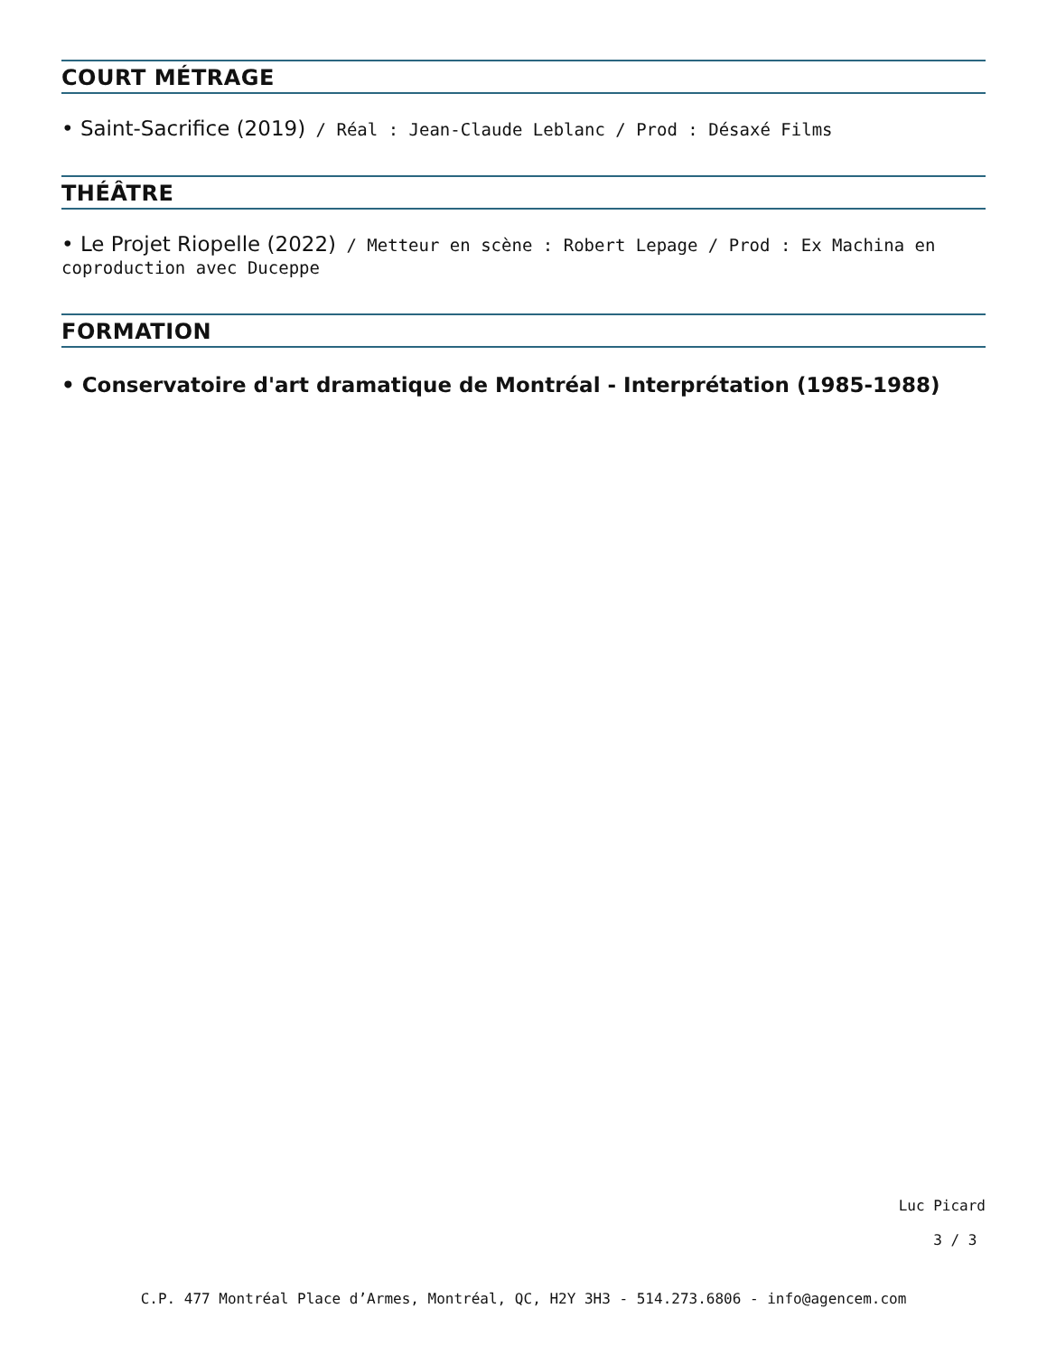COURT MÉTRAGE
• Saint-Sacrifice (2019) / Réal : Jean-Claude Leblanc / Prod : Désaxé Films
THÉÂTRE
• Le Projet Riopelle (2022) / Metteur en scène : Robert Lepage / Prod : Ex Machina en coproduction avec Duceppe
FORMATION
• Conservatoire d'art dramatique de Montréal - Interprétation (1985-1988)
Luc Picard
3 / 3
C.P. 477 Montréal Place d’Armes, Montréal, QC, H2Y 3H3 - 514.273.6806 - info@agencem.com